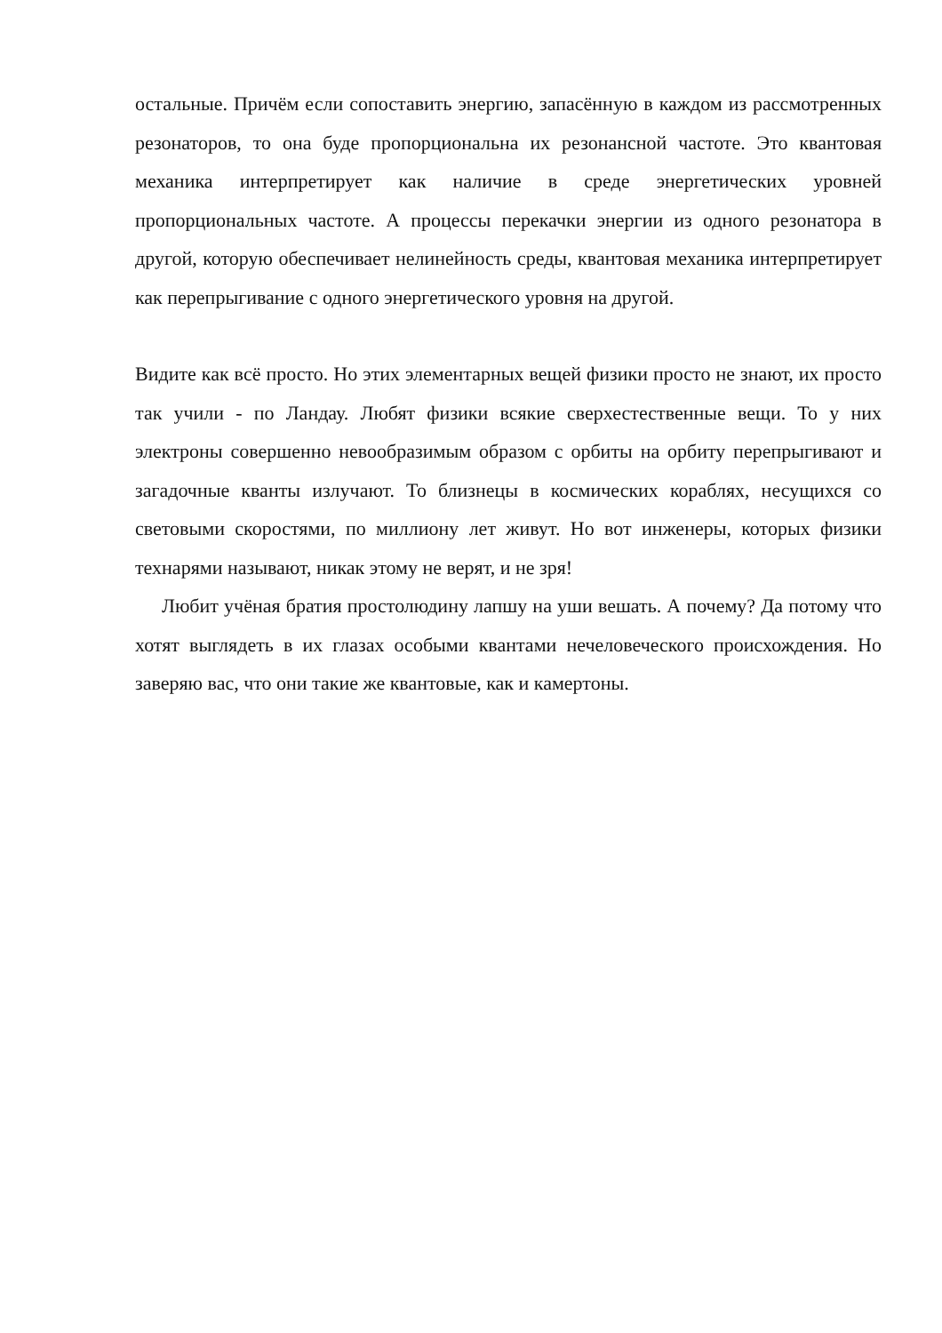остальные. Причём если сопоставить энергию, запасённую в каждом из рассмотренных резонаторов, то она буде пропорциональна их резонансной частоте. Это квантовая механика интерпретирует как наличие в среде энергетических уровней пропорциональных частоте. А процессы перекачки энергии из одного резонатора в другой, которую обеспечивает нелинейность среды, квантовая механика интерпретирует как перепрыгивание с одного энергетического уровня на другой.
Видите как всё просто. Но этих элементарных вещей физики просто не знают, их просто так учили - по Ландау. Любят физики всякие сверхестественные вещи. То у них электроны совершенно невообразимым образом с орбиты на орбиту перепрыгивают и загадочные кванты излучают. То близнецы в космических кораблях, несущихся со световыми скоростями, по миллиону лет живут. Но вот инженеры, которых физики технарями называют, никак этому не верят, и не зря!
Любит учёная братия простолюдину лапшу на уши вешать. А почему? Да потому что хотят выглядеть в их глазах особыми квантами нечеловеческого происхождения. Но заверяю вас, что они такие же квантовые, как и камертоны.